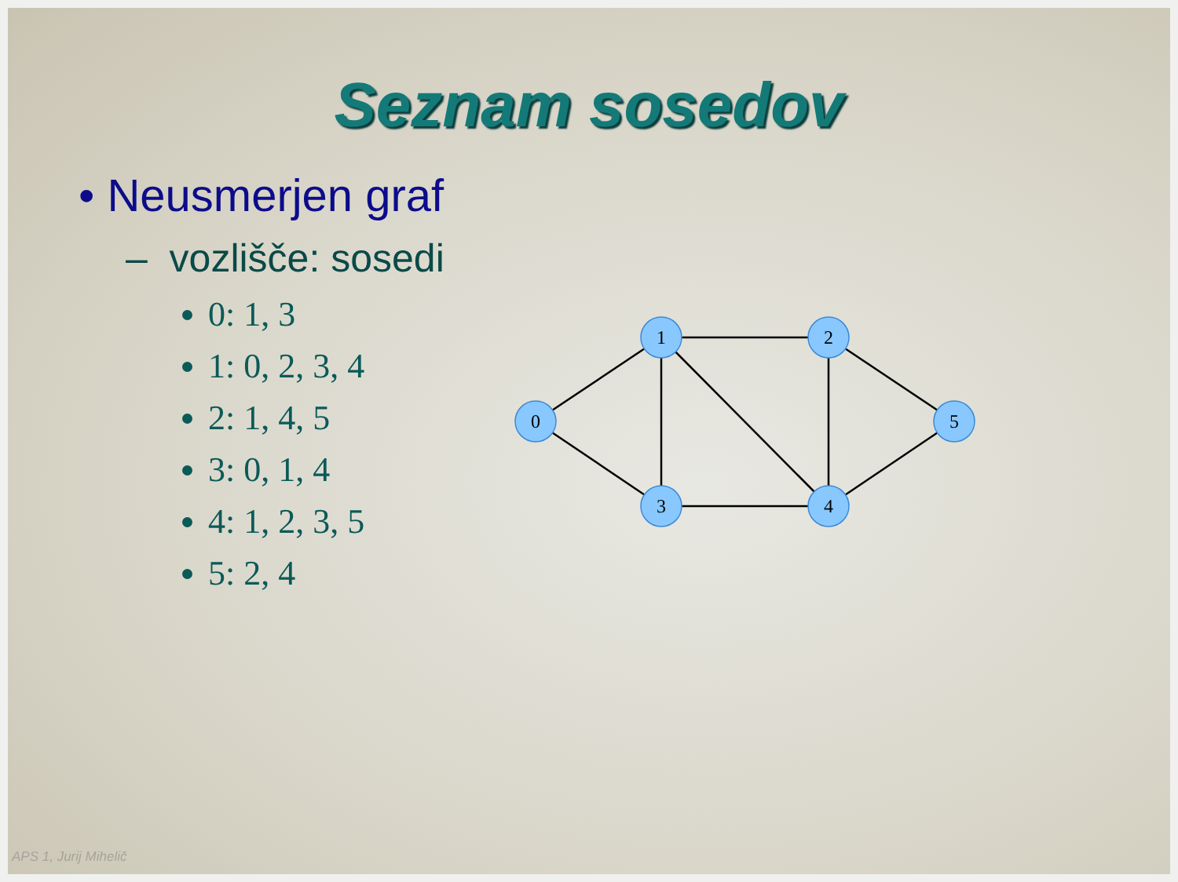Seznam sosedov
• Neusmerjen graf
– vozlišče: sosedi
0: 1, 3
1: 0, 2, 3, 4
2: 1, 4, 5
3: 0, 1, 4
4: 1, 2, 3, 5
5: 2, 4
0
1
2
3
4
5
APS 1, Jurij Mihelič